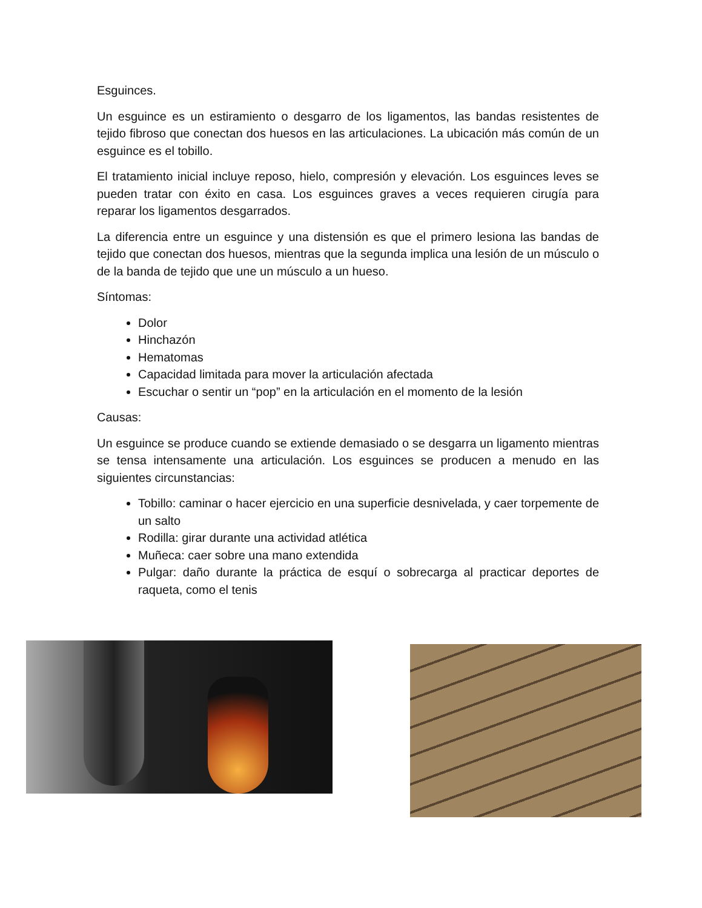Esguinces.
Un esguince es un estiramiento o desgarro de los ligamentos, las bandas resistentes de tejido fibroso que conectan dos huesos en las articulaciones. La ubicación más común de un esguince es el tobillo.
El tratamiento inicial incluye reposo, hielo, compresión y elevación. Los esguinces leves se pueden tratar con éxito en casa. Los esguinces graves a veces requieren cirugía para reparar los ligamentos desgarrados.
La diferencia entre un esguince y una distensión es que el primero lesiona las bandas de tejido que conectan dos huesos, mientras que la segunda implica una lesión de un músculo o de la banda de tejido que une un músculo a un hueso.
Síntomas:
Dolor
Hinchazón
Hematomas
Capacidad limitada para mover la articulación afectada
Escuchar o sentir un “pop” en la articulación en el momento de la lesión
Causas:
Un esguince se produce cuando se extiende demasiado o se desgarra un ligamento mientras se tensa intensamente una articulación. Los esguinces se producen a menudo en las siguientes circunstancias:
Tobillo: caminar o hacer ejercicio en una superficie desnivelada, y caer torpemente de un salto
Rodilla: girar durante una actividad atlética
Muñeca: caer sobre una mano extendida
Pulgar: daño durante la práctica de esquí o sobrecarga al practicar deportes de raqueta, como el tenis